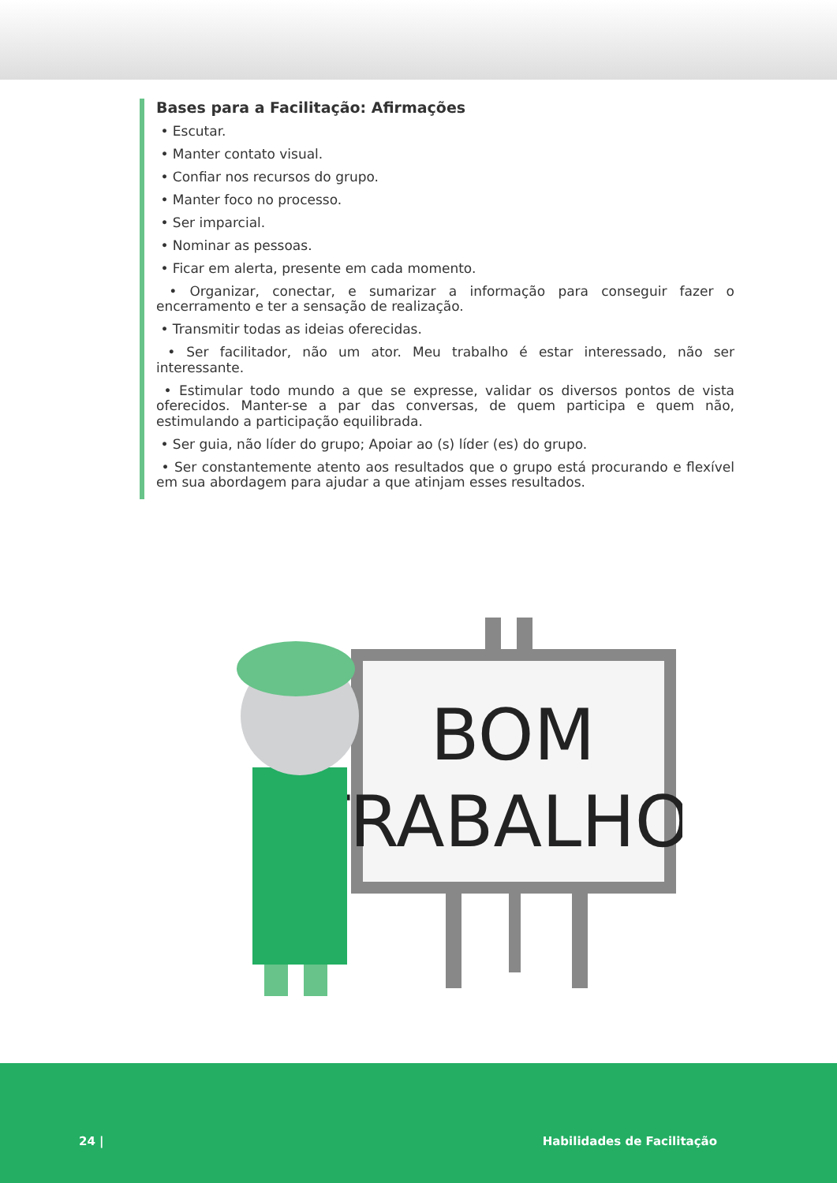Bases para a Facilitação: Afirmações
• Escutar.
• Manter contato visual.
• Confiar nos recursos do grupo.
• Manter foco no processo.
• Ser imparcial.
• Nominar as pessoas.
• Ficar em alerta, presente em cada momento.
• Organizar, conectar, e sumarizar a informação para conseguir fazer o encerramento e ter a sensação de realização.
• Transmitir todas as ideias oferecidas.
• Ser facilitador, não um ator. Meu trabalho é estar interessado, não ser interessante.
• Estimular todo mundo a que se expresse, validar os diversos pontos de vista oferecidos. Manter-se a par das conversas, de quem participa e quem não, estimulando a participação equilibrada.
• Ser guia, não líder do grupo; Apoiar ao (s) líder (es) do grupo.
• Ser constantemente atento aos resultados que o grupo está procurando e flexível em sua abordagem para ajudar a que atinjam esses resultados.
BOM
TRABALHO!
24 | Habilidades de Facilitação